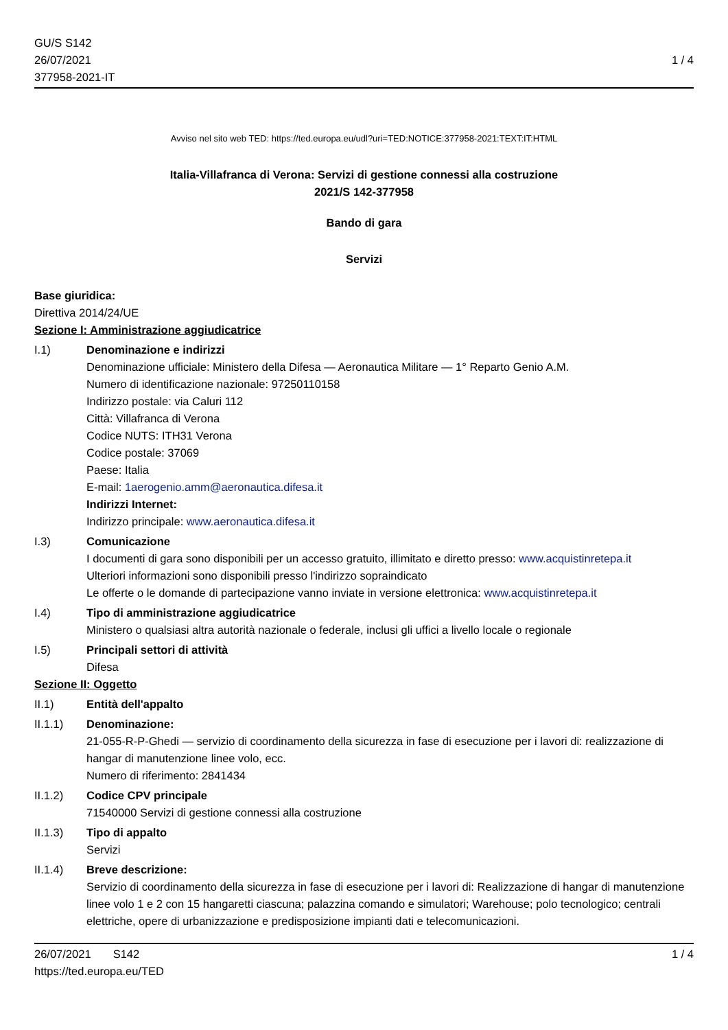GU/S S142
26/07/2021
377958-2021-IT
1 / 4
Avviso nel sito web TED: https://ted.europa.eu/udl?uri=TED:NOTICE:377958-2021:TEXT:IT:HTML
Italia-Villafranca di Verona: Servizi di gestione connessi alla costruzione
2021/S 142-377958
Bando di gara
Servizi
Base giuridica:
Direttiva 2014/24/UE
Sezione I: Amministrazione aggiudicatrice
I.1) Denominazione e indirizzi
Denominazione ufficiale: Ministero della Difesa — Aeronautica Militare — 1° Reparto Genio A.M.
Numero di identificazione nazionale: 97250110158
Indirizzo postale: via Caluri 112
Città: Villafranca di Verona
Codice NUTS: ITH31 Verona
Codice postale: 37069
Paese: Italia
E-mail: 1aerogenio.amm@aeronautica.difesa.it
Indirizzi Internet:
Indirizzo principale: www.aeronautica.difesa.it
I.3) Comunicazione
I documenti di gara sono disponibili per un accesso gratuito, illimitato e diretto presso: www.acquistinretepa.it
Ulteriori informazioni sono disponibili presso l'indirizzo sopraindicato
Le offerte o le domande di partecipazione vanno inviate in versione elettronica: www.acquistinretepa.it
I.4) Tipo di amministrazione aggiudicatrice
Ministero o qualsiasi altra autorità nazionale o federale, inclusi gli uffici a livello locale o regionale
I.5) Principali settori di attività
Difesa
Sezione II: Oggetto
II.1) Entità dell'appalto
II.1.1) Denominazione:
21-055-R-P-Ghedi — servizio di coordinamento della sicurezza in fase di esecuzione per i lavori di: realizzazione di hangar di manutenzione linee volo, ecc.
Numero di riferimento: 2841434
II.1.2) Codice CPV principale
71540000 Servizi di gestione connessi alla costruzione
II.1.3) Tipo di appalto
Servizi
II.1.4) Breve descrizione:
Servizio di coordinamento della sicurezza in fase di esecuzione per i lavori di: Realizzazione di hangar di manutenzione linee volo 1 e 2 con 15 hangaretti ciascuna; palazzina comando e simulatori; Warehouse; polo tecnologico; centrali elettriche, opere di urbanizzazione e predisposizione impianti dati e telecomunicazioni.
26/07/2021 S142
https://ted.europa.eu/TED
1 / 4